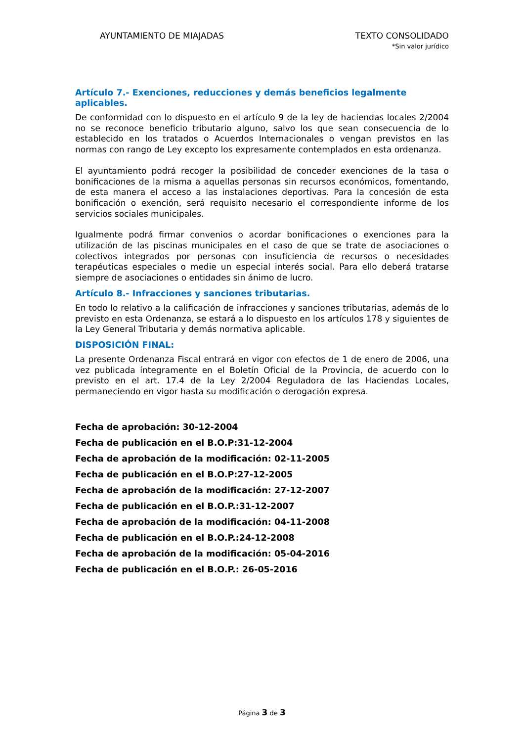AYUNTAMIENTO DE MIAJADAS TEXTO CONSOLIDADO
*Sin valor jurídico
Artículo 7.- Exenciones, reducciones y demás beneficios legalmente aplicables.
De conformidad con lo dispuesto en el artículo 9 de la ley de haciendas locales 2/2004 no se reconoce beneficio tributario alguno, salvo los que sean consecuencia de lo establecido en los tratados o Acuerdos Internacionales o vengan previstos en las normas con rango de Ley excepto los expresamente contemplados en esta ordenanza.
El ayuntamiento podrá recoger la posibilidad de conceder exenciones de la tasa o bonificaciones de la misma a aquellas personas sin recursos económicos, fomentando, de esta manera el acceso a las instalaciones deportivas. Para la concesión de esta bonificación o exención, será requisito necesario el correspondiente informe de los servicios sociales municipales.
Igualmente podrá firmar convenios o acordar bonificaciones o exenciones para la utilización de las piscinas municipales en el caso de que se trate de asociaciones o colectivos integrados por personas con insuficiencia de recursos o necesidades terapéuticas especiales o medie un especial interés social. Para ello deberá tratarse siempre de asociaciones o entidades sin ánimo de lucro.
Artículo 8.- Infracciones y sanciones tributarias.
En todo lo relativo a la calificación de infracciones y sanciones tributarias, además de lo previsto en esta Ordenanza, se estará a lo dispuesto en los artículos 178 y siguientes de la Ley General Tributaria y demás normativa aplicable.
DISPOSICIÓN FINAL:
La presente Ordenanza Fiscal entrará en vigor con efectos de 1 de enero de 2006, una vez publicada íntegramente en el Boletín Oficial de la Provincia, de acuerdo con lo previsto en el art. 17.4 de la Ley 2/2004 Reguladora de las Haciendas Locales, permaneciendo en vigor hasta su modificación o derogación expresa.
Fecha de aprobación: 30-12-2004
Fecha de publicación en el B.O.P:31-12-2004
Fecha de aprobación de la modificación: 02-11-2005
Fecha de publicación en el B.O.P:27-12-2005
Fecha de aprobación de la modificación: 27-12-2007
Fecha de publicación en el B.O.P.:31-12-2007
Fecha de aprobación de la modificación: 04-11-2008
Fecha de publicación en el B.O.P.:24-12-2008
Fecha de aprobación de la modificación: 05-04-2016
Fecha de publicación en el B.O.P.: 26-05-2016
Página 3 de 3